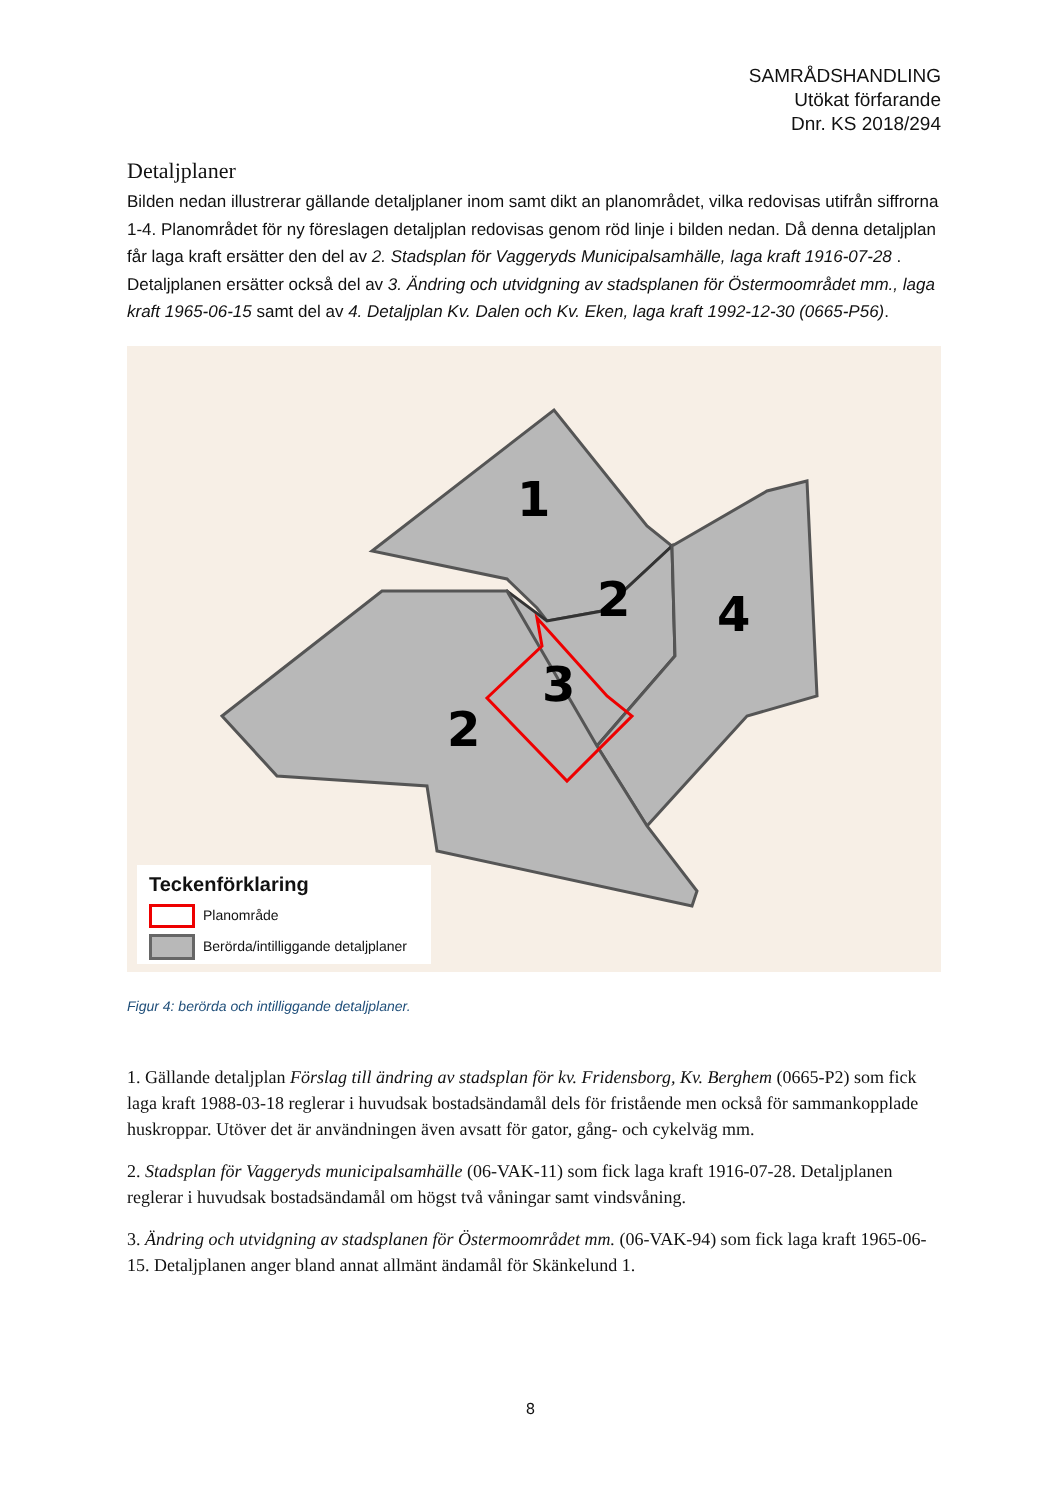SAMRÅDSHANDLING
Utökat förfarande
Dnr. KS 2018/294
Detaljplaner
Bilden nedan illustrerar gällande detaljplaner inom samt dikt an planområdet, vilka redovisas utifrån siffrorna 1-4. Planområdet för ny föreslagen detaljplan redovisas genom röd linje i bilden nedan. Då denna detaljplan får laga kraft ersätter den del av 2. Stadsplan för Vaggeryds Municipalsamhälle, laga kraft 1916-07-28 . Detaljplanen ersätter också del av 3. Ändring och utvidgning av stadsplanen för Östermoområdet mm., laga kraft 1965-06-15 samt del av 4. Detaljplan Kv. Dalen och Kv. Eken, laga kraft 1992-12-30 (0665-P56).
1
2
3
4
2
Teckenförklaring
Planområde
Berörda/intilliggande detaljplaner
Figur 4: berörda och intilliggande detaljplaner.
1. Gällande detaljplan Förslag till ändring av stadsplan för kv. Fridensborg, Kv. Berghem (0665-P2) som fick laga kraft 1988-03-18 reglerar i huvudsak bostadsändamål dels för fristående men också för sammankopplade huskroppar. Utöver det är användningen även avsatt för gator, gång- och cykelväg mm.
2. Stadsplan för Vaggeryds municipalsamhälle (06-VAK-11) som fick laga kraft 1916-07-28. Detaljplanen reglerar i huvudsak bostadsändamål om högst två våningar samt vindsvåning.
3. Ändring och utvidgning av stadsplanen för Östermoområdet mm. (06-VAK-94) som fick laga kraft 1965-06-15. Detaljplanen anger bland annat allmänt ändamål för Skänkelund 1.
8